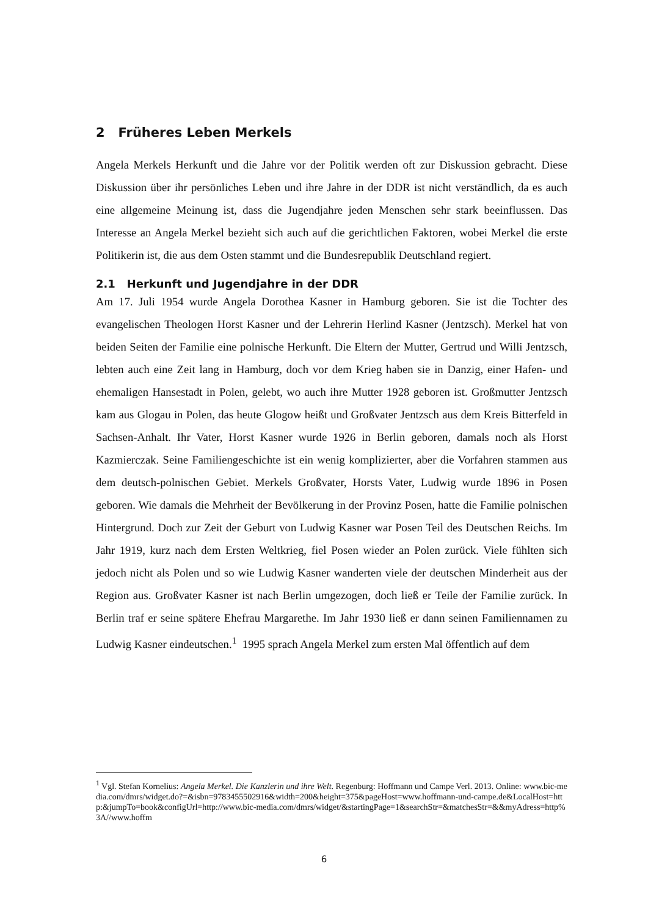2 Früheres Leben Merkels
Angela Merkels Herkunft und die Jahre vor der Politik werden oft zur Diskussion gebracht. Diese Diskussion über ihr persönliches Leben und ihre Jahre in der DDR ist nicht verständlich, da es auch eine allgemeine Meinung ist, dass die Jugendjahre jeden Menschen sehr stark beeinflussen. Das Interesse an Angela Merkel bezieht sich auch auf die gerichtlichen Faktoren, wobei Merkel die erste Politikerin ist, die aus dem Osten stammt und die Bundesrepublik Deutschland regiert.
2.1 Herkunft und Jugendjahre in der DDR
Am 17. Juli 1954 wurde Angela Dorothea Kasner in Hamburg geboren. Sie ist die Tochter des evangelischen Theologen Horst Kasner und der Lehrerin Herlind Kasner (Jentzsch). Merkel hat von beiden Seiten der Familie eine polnische Herkunft. Die Eltern der Mutter, Gertrud und Willi Jentzsch, lebten auch eine Zeit lang in Hamburg, doch vor dem Krieg haben sie in Danzig, einer Hafen- und ehemaligen Hansestadt in Polen, gelebt, wo auch ihre Mutter 1928 geboren ist. Großmutter Jentzsch kam aus Glogau in Polen, das heute Glogow heißt und Großvater Jentzsch aus dem Kreis Bitterfeld in Sachsen-Anhalt. Ihr Vater, Horst Kasner wurde 1926 in Berlin geboren, damals noch als Horst Kazmierczak. Seine Familiengeschichte ist ein wenig komplizierter, aber die Vorfahren stammen aus dem deutsch-polnischen Gebiet. Merkels Großvater, Horsts Vater, Ludwig wurde 1896 in Posen geboren. Wie damals die Mehrheit der Bevölkerung in der Provinz Posen, hatte die Familie polnischen Hintergrund. Doch zur Zeit der Geburt von Ludwig Kasner war Posen Teil des Deutschen Reichs. Im Jahr 1919, kurz nach dem Ersten Weltkrieg, fiel Posen wieder an Polen zurück. Viele fühlten sich jedoch nicht als Polen und so wie Ludwig Kasner wanderten viele der deutschen Minderheit aus der Region aus. Großvater Kasner ist nach Berlin umgezogen, doch ließ er Teile der Familie zurück. In Berlin traf er seine spätere Ehefrau Margarethe. Im Jahr 1930 ließ er dann seinen Familiennamen zu Ludwig Kasner eindeutschen.<sup>1</sup> 1995 sprach Angela Merkel zum ersten Mal öffentlich auf dem
<sup>1</sup> Vgl. Stefan Kornelius: Angela Merkel. Die Kanzlerin und ihre Welt. Regenburg: Hoffmann und Campe Verl. 2013. Online: www.bic-media.com/dmrs/widget.do?=&isbn=9783455502916&width=200&height=375&pageHost=www.hoffmann-und-campe.de&LocalHost=http:&jumpTo=book&configUrl=http://www.bic-media.com/dmrs/widget/&startingPage=1&searchStr=&matchesStr=&&myAdress=http%3A//www.hoffm
6